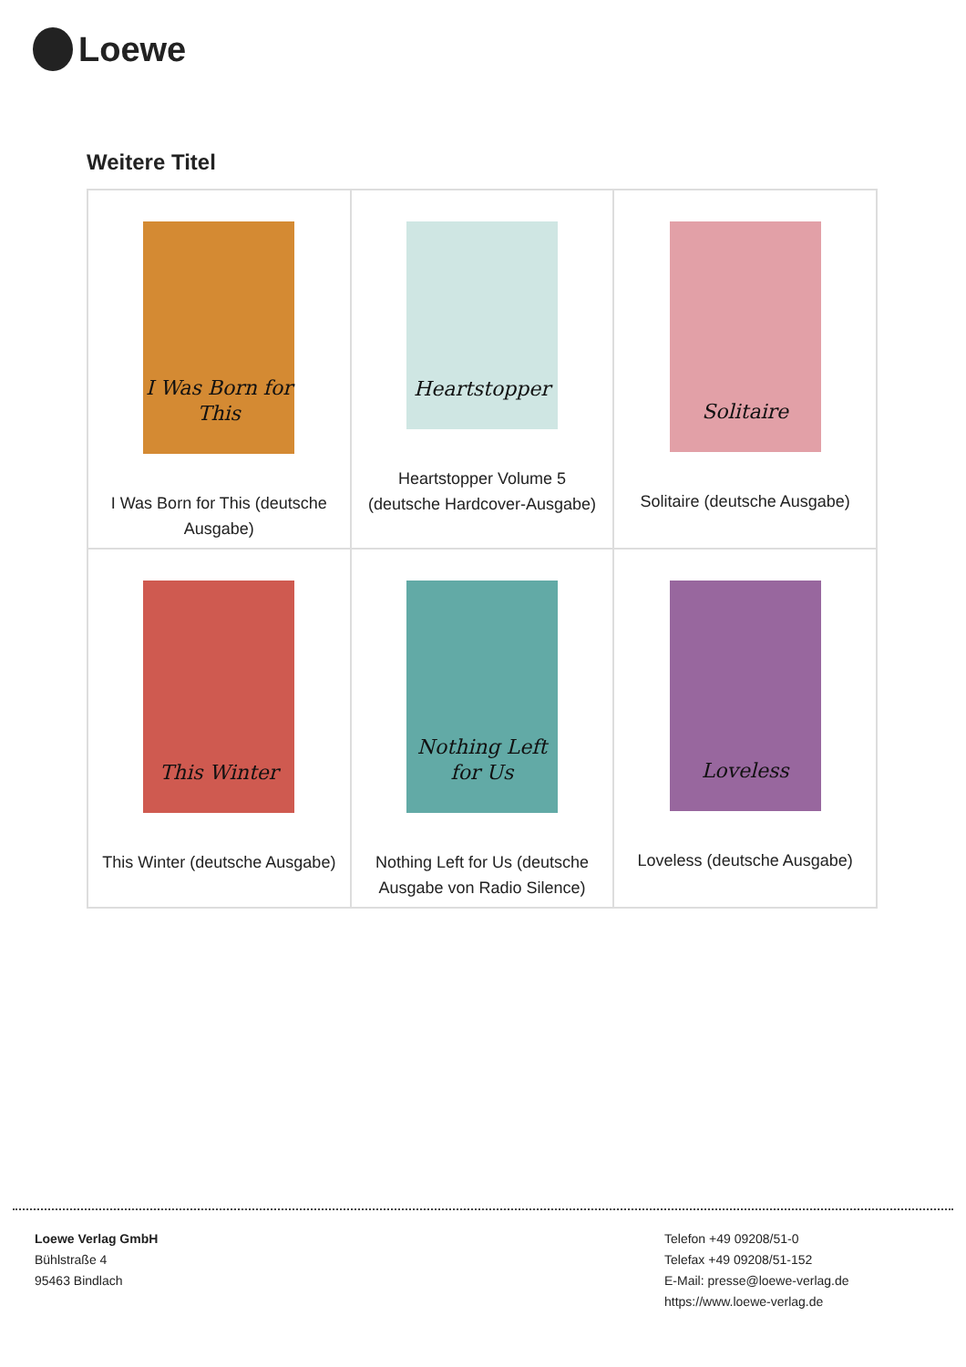Loewe
Weitere Titel
| I Was Born for This I Was Born for This (deutsche Ausgabe) | Heartstopper Heartstopper Volume 5 (deutsche Hardcover-Ausgabe) | Solitaire Solitaire (deutsche Ausgabe) |
| This Winter This Winter (deutsche Ausgabe) | Nothing Left for Us Nothing Left for Us (deutsche Ausgabe von Radio Silence) | Loveless Loveless (deutsche Ausgabe) |
Loewe Verlag GmbH
Bühlstraße 4
95463 Bindlach
Telefon +49 09208/51-0
Telefax +49 09208/51-152
E-Mail: presse@loewe-verlag.de
https://www.loewe-verlag.de